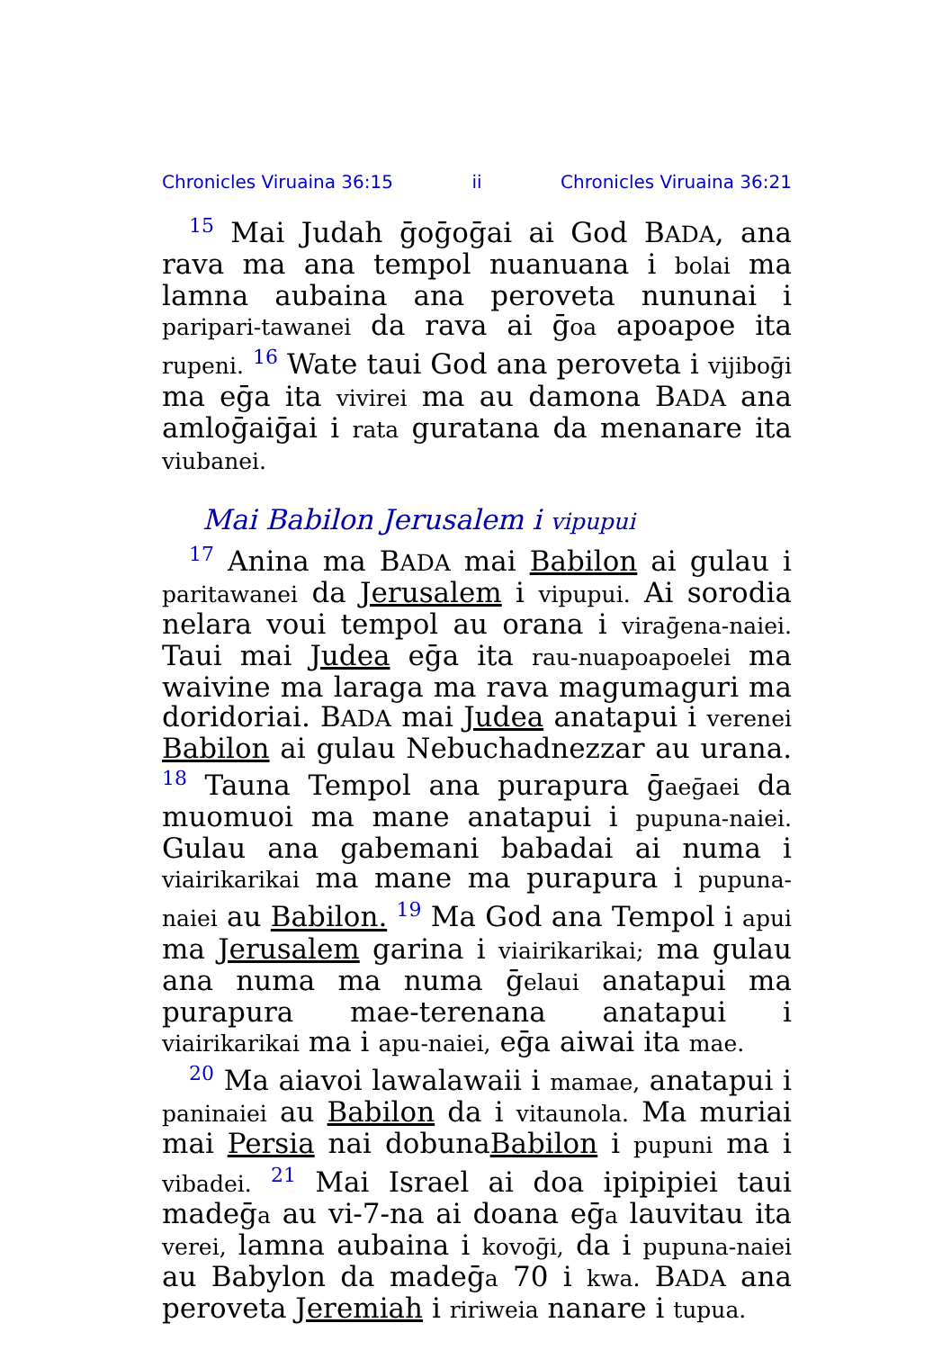Chronicles Viruaina 36:15 ii Chronicles Viruaina 36:21
<sup>15</sup> Mai Judah ḡoḡoḡai ai God BADA, ana rava ma ana tempol nuanuana i bolai ma lamna aubaina ana peroveta nununai i paripari-tawanei da rava ai ḡoa apoapoe ita rupeni. <sup>16</sup> Wate taui God ana peroveta i vijiboḡi ma eḡa ita vivirei ma au damona BADA ana amloḡaiḡai i rata guratana da menanare ita viubanei.
Mai Babilon Jerusalem i vipupui
<sup>17</sup> Anina ma BADA mai Babilon ai gulau i paritawanei da Jerusalem i vipupui. Ai sorodia nelara voui tempol au orana i viraḡena-naiei. Taui mai Judea eḡa ita rau-nuapoapoelei ma waivine ma laraga ma rava magumaguri ma doridoriai. BADA mai Judea anatapui i verenei Babilon ai gulau Nebuchadnezzar au urana. <sup>18</sup> Tauna Tempol ana purapura ḡaeḡaei da muomuoi ma mane anatapui i pupuna-naiei. Gulau ana gabemani babadai ai numa i viairikarikai ma mane ma purapura i pupuna-naiei au Babilon. <sup>19</sup> Ma God ana Tempol i apui ma Jerusalem garina i viairikarikai; ma gulau ana numa ma numa ḡelaui anatapui ma purapura mae-terenana anatapui i viairikarikai ma i apu-naiei, eḡa aiwai ita mae.
<sup>20</sup> Ma aiavoi lawalawaii i mamae, anatapui i paninaiei au Babilon da i vitaunola. Ma muriai mai Persia nai dobunaBabilon i pupuni ma i vibadei. <sup>21</sup> Mai Israel ai doa ipipipiei taui madeḡa au vi-7-na ai doana eḡa lauvitau ita verei, lamna aubaina i kovoḡi, da i pupuna-naiei au Babylon da madeḡa 70 i kwa. BADA ana peroveta Jeremiah i ririweia nanare i tupua.